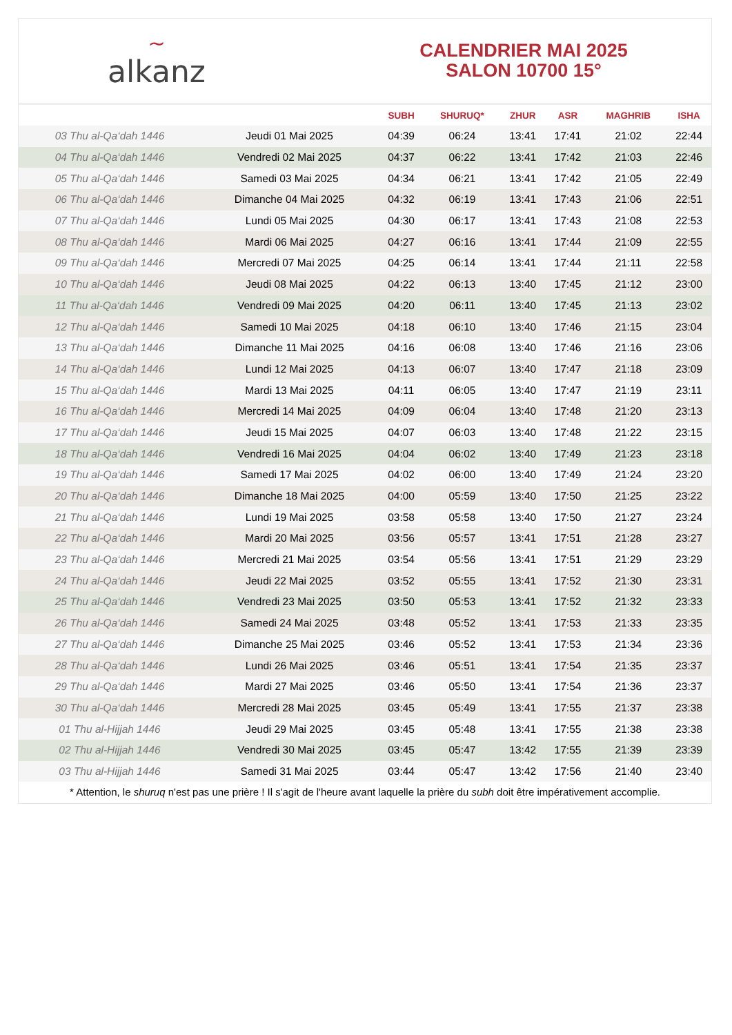~
alkanz
CALENDRIER MAI 2025
SALON 10700 15°
| | | SUBH | SHURUQ* | ZHUR | ASR | MAGHRIB | ISHA |
| --- | --- | --- | --- | --- | --- | --- | --- |
| 03 Thu al-Qa‘dah 1446 | Jeudi 01 Mai 2025 | 04:39 | 06:24 | 13:41 | 17:41 | 21:02 | 22:44 |
| 04 Thu al-Qa‘dah 1446 | Vendredi 02 Mai 2025 | 04:37 | 06:22 | 13:41 | 17:42 | 21:03 | 22:46 |
| 05 Thu al-Qa‘dah 1446 | Samedi 03 Mai 2025 | 04:34 | 06:21 | 13:41 | 17:42 | 21:05 | 22:49 |
| 06 Thu al-Qa‘dah 1446 | Dimanche 04 Mai 2025 | 04:32 | 06:19 | 13:41 | 17:43 | 21:06 | 22:51 |
| 07 Thu al-Qa‘dah 1446 | Lundi 05 Mai 2025 | 04:30 | 06:17 | 13:41 | 17:43 | 21:08 | 22:53 |
| 08 Thu al-Qa‘dah 1446 | Mardi 06 Mai 2025 | 04:27 | 06:16 | 13:41 | 17:44 | 21:09 | 22:55 |
| 09 Thu al-Qa‘dah 1446 | Mercredi 07 Mai 2025 | 04:25 | 06:14 | 13:41 | 17:44 | 21:11 | 22:58 |
| 10 Thu al-Qa‘dah 1446 | Jeudi 08 Mai 2025 | 04:22 | 06:13 | 13:40 | 17:45 | 21:12 | 23:00 |
| 11 Thu al-Qa‘dah 1446 | Vendredi 09 Mai 2025 | 04:20 | 06:11 | 13:40 | 17:45 | 21:13 | 23:02 |
| 12 Thu al-Qa‘dah 1446 | Samedi 10 Mai 2025 | 04:18 | 06:10 | 13:40 | 17:46 | 21:15 | 23:04 |
| 13 Thu al-Qa‘dah 1446 | Dimanche 11 Mai 2025 | 04:16 | 06:08 | 13:40 | 17:46 | 21:16 | 23:06 |
| 14 Thu al-Qa‘dah 1446 | Lundi 12 Mai 2025 | 04:13 | 06:07 | 13:40 | 17:47 | 21:18 | 23:09 |
| 15 Thu al-Qa‘dah 1446 | Mardi 13 Mai 2025 | 04:11 | 06:05 | 13:40 | 17:47 | 21:19 | 23:11 |
| 16 Thu al-Qa‘dah 1446 | Mercredi 14 Mai 2025 | 04:09 | 06:04 | 13:40 | 17:48 | 21:20 | 23:13 |
| 17 Thu al-Qa‘dah 1446 | Jeudi 15 Mai 2025 | 04:07 | 06:03 | 13:40 | 17:48 | 21:22 | 23:15 |
| 18 Thu al-Qa‘dah 1446 | Vendredi 16 Mai 2025 | 04:04 | 06:02 | 13:40 | 17:49 | 21:23 | 23:18 |
| 19 Thu al-Qa‘dah 1446 | Samedi 17 Mai 2025 | 04:02 | 06:00 | 13:40 | 17:49 | 21:24 | 23:20 |
| 20 Thu al-Qa‘dah 1446 | Dimanche 18 Mai 2025 | 04:00 | 05:59 | 13:40 | 17:50 | 21:25 | 23:22 |
| 21 Thu al-Qa‘dah 1446 | Lundi 19 Mai 2025 | 03:58 | 05:58 | 13:40 | 17:50 | 21:27 | 23:24 |
| 22 Thu al-Qa‘dah 1446 | Mardi 20 Mai 2025 | 03:56 | 05:57 | 13:41 | 17:51 | 21:28 | 23:27 |
| 23 Thu al-Qa‘dah 1446 | Mercredi 21 Mai 2025 | 03:54 | 05:56 | 13:41 | 17:51 | 21:29 | 23:29 |
| 24 Thu al-Qa‘dah 1446 | Jeudi 22 Mai 2025 | 03:52 | 05:55 | 13:41 | 17:52 | 21:30 | 23:31 |
| 25 Thu al-Qa‘dah 1446 | Vendredi 23 Mai 2025 | 03:50 | 05:53 | 13:41 | 17:52 | 21:32 | 23:33 |
| 26 Thu al-Qa‘dah 1446 | Samedi 24 Mai 2025 | 03:48 | 05:52 | 13:41 | 17:53 | 21:33 | 23:35 |
| 27 Thu al-Qa‘dah 1446 | Dimanche 25 Mai 2025 | 03:46 | 05:52 | 13:41 | 17:53 | 21:34 | 23:36 |
| 28 Thu al-Qa‘dah 1446 | Lundi 26 Mai 2025 | 03:46 | 05:51 | 13:41 | 17:54 | 21:35 | 23:37 |
| 29 Thu al-Qa‘dah 1446 | Mardi 27 Mai 2025 | 03:46 | 05:50 | 13:41 | 17:54 | 21:36 | 23:37 |
| 30 Thu al-Qa‘dah 1446 | Mercredi 28 Mai 2025 | 03:45 | 05:49 | 13:41 | 17:55 | 21:37 | 23:38 |
| 01 Thu al-Hijjah 1446 | Jeudi 29 Mai 2025 | 03:45 | 05:48 | 13:41 | 17:55 | 21:38 | 23:38 |
| 02 Thu al-Hijjah 1446 | Vendredi 30 Mai 2025 | 03:45 | 05:47 | 13:42 | 17:55 | 21:39 | 23:39 |
| 03 Thu al-Hijjah 1446 | Samedi 31 Mai 2025 | 03:44 | 05:47 | 13:42 | 17:56 | 21:40 | 23:40 |
* Attention, le shuruq n'est pas une prière ! Il s'agit de l'heure avant laquelle la prière du subh doit être impérativement accomplie.